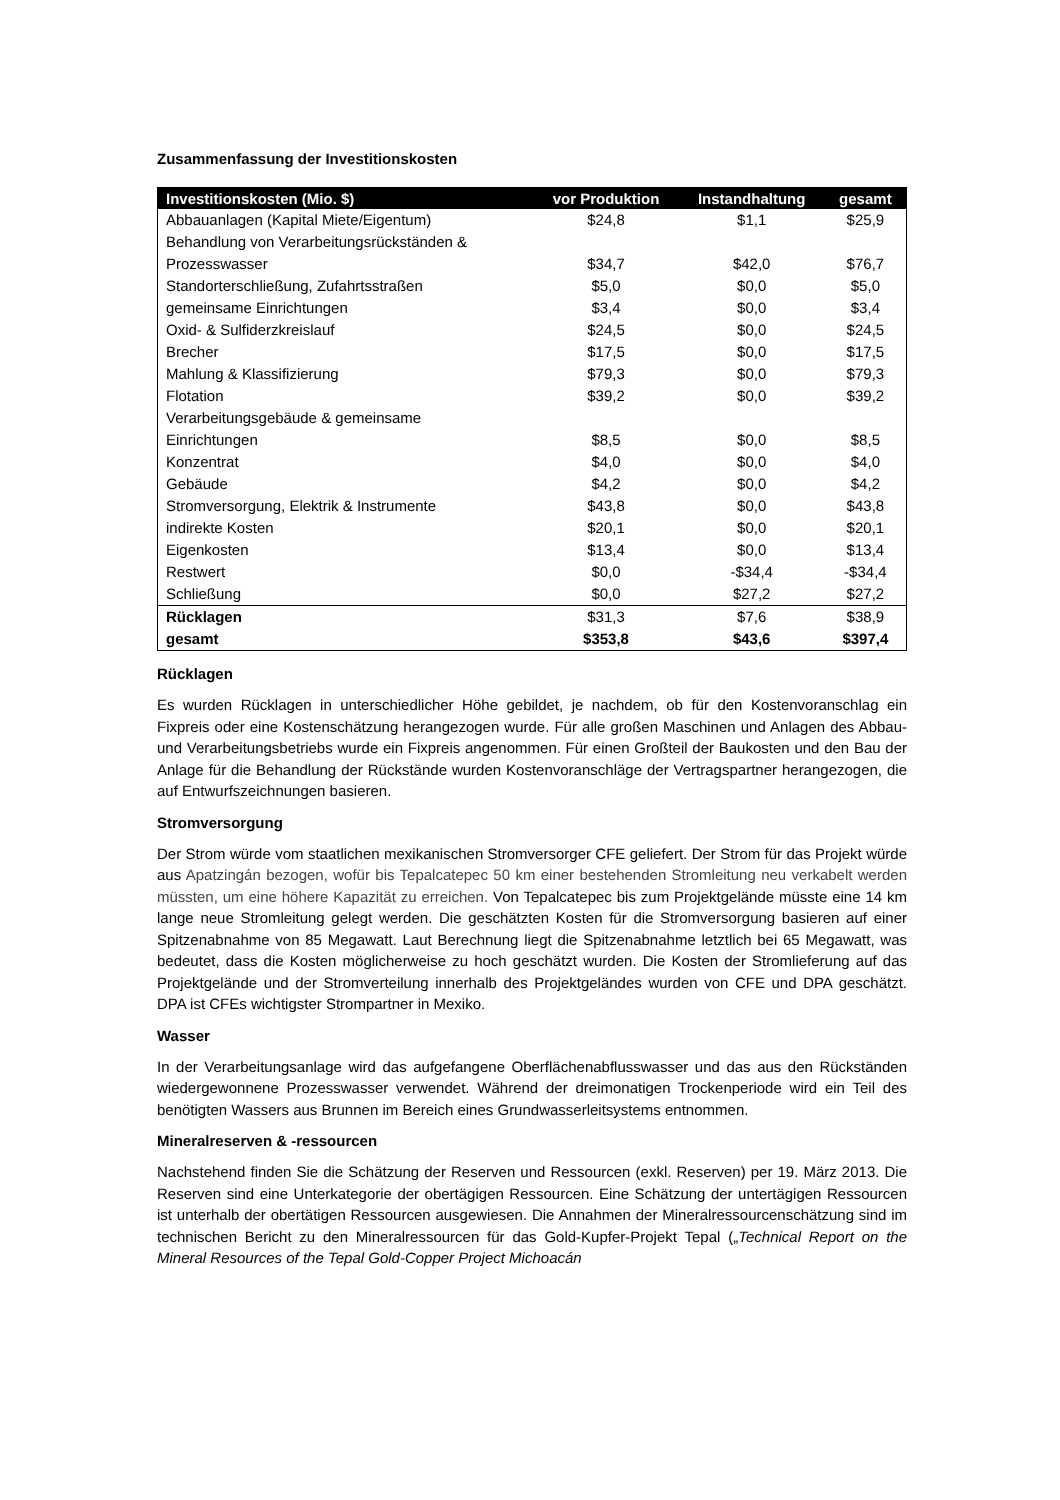Zusammenfassung der Investitionskosten
| Investitionskosten (Mio. $) | vor Produktion | Instandhaltung | gesamt |
| --- | --- | --- | --- |
| Abbauanlagen (Kapital Miete/Eigentum) | $24,8 | $1,1 | $25,9 |
| Behandlung von Verarbeitungsrückständen & Prozesswasser | $34,7 | $42,0 | $76,7 |
| Standorterschließung, Zufahrtsstraßen | $5,0 | $0,0 | $5,0 |
| gemeinsame Einrichtungen | $3,4 | $0,0 | $3,4 |
| Oxid- & Sulfiderzkreislauf | $24,5 | $0,0 | $24,5 |
| Brecher | $17,5 | $0,0 | $17,5 |
| Mahlung & Klassifizierung | $79,3 | $0,0 | $79,3 |
| Flotation | $39,2 | $0,0 | $39,2 |
| Verarbeitungsgebäude & gemeinsame Einrichtungen | $8,5 | $0,0 | $8,5 |
| Konzentrat | $4,0 | $0,0 | $4,0 |
| Gebäude | $4,2 | $0,0 | $4,2 |
| Stromversorgung, Elektrik & Instrumente | $43,8 | $0,0 | $43,8 |
| indirekte Kosten | $20,1 | $0,0 | $20,1 |
| Eigenkosten | $13,4 | $0,0 | $13,4 |
| Restwert | $0,0 | -$34,4 | -$34,4 |
| Schließung | $0,0 | $27,2 | $27,2 |
| Rücklagen | $31,3 | $7,6 | $38,9 |
| gesamt | $353,8 | $43,6 | $397,4 |
Rücklagen
Es wurden Rücklagen in unterschiedlicher Höhe gebildet, je nachdem, ob für den Kostenvoranschlag ein Fixpreis oder eine Kostenschätzung herangezogen wurde. Für alle großen Maschinen und Anlagen des Abbau- und Verarbeitungsbetriebs wurde ein Fixpreis angenommen. Für einen Großteil der Baukosten und den Bau der Anlage für die Behandlung der Rückstände wurden Kostenvoranschläge der Vertragspartner herangezogen, die auf Entwurfszeichnungen basieren.
Stromversorgung
Der Strom würde vom staatlichen mexikanischen Stromversorger CFE geliefert. Der Strom für das Projekt würde aus Apatzingán bezogen, wofür bis Tepalcatepec 50 km einer bestehenden Stromleitung neu verkabelt werden müssten, um eine höhere Kapazität zu erreichen. Von Tepalcatepec bis zum Projektgelände müsste eine 14 km lange neue Stromleitung gelegt werden. Die geschätzten Kosten für die Stromversorgung basieren auf einer Spitzenabnahme von 85 Megawatt. Laut Berechnung liegt die Spitzenabnahme letztlich bei 65 Megawatt, was bedeutet, dass die Kosten möglicherweise zu hoch geschätzt wurden. Die Kosten der Stromlieferung auf das Projektgelände und der Stromverteilung innerhalb des Projektgeländes wurden von CFE und DPA geschätzt. DPA ist CFEs wichtigster Strompartner in Mexiko.
Wasser
In der Verarbeitungsanlage wird das aufgefangene Oberflächenabflusswasser und das aus den Rückständen wiedergewonnene Prozesswasser verwendet. Während der dreimonatigen Trockenperiode wird ein Teil des benötigten Wassers aus Brunnen im Bereich eines Grundwasserleitsystems entnommen.
Mineralreserven & -ressourcen
Nachstehend finden Sie die Schätzung der Reserven und Ressourcen (exkl. Reserven) per 19. März 2013. Die Reserven sind eine Unterkategorie der obertägigen Ressourcen. Eine Schätzung der untertägigen Ressourcen ist unterhalb der obertätigen Ressourcen ausgewiesen. Die Annahmen der Mineralressourcenschätzung sind im technischen Bericht zu den Mineralressourcen für das Gold-Kupfer-Projekt Tepal („Technical Report on the Mineral Resources of the Tepal Gold-Copper Project Michoacán